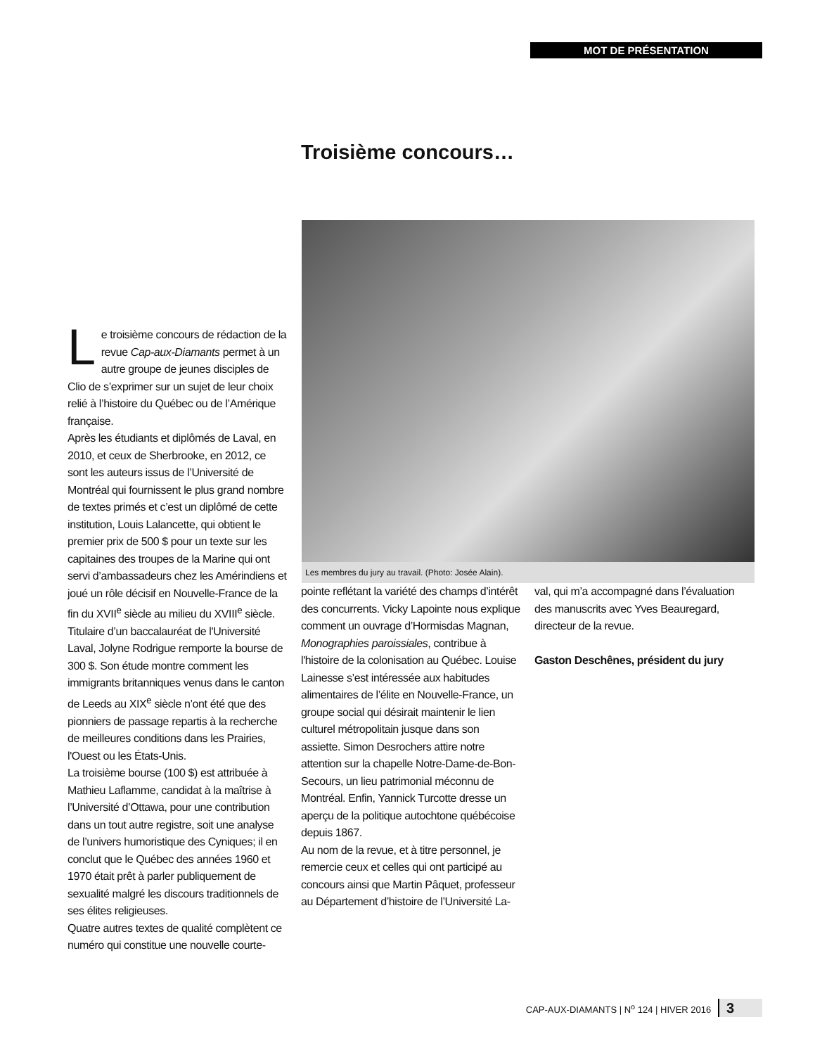MOT DE PRÉSENTATION
Troisième concours…
Les membres du jury au travail. (Photo: Josée Alain).
Le troisième concours de rédaction de la revue Cap-aux-Diamants permet à un autre groupe de jeunes disciples de Clio de s’exprimer sur un sujet de leur choix relié à l’histoire du Québec ou de l’Amérique française.
Après les étudiants et diplômés de Laval, en 2010, et ceux de Sherbrooke, en 2012, ce sont les auteurs issus de l’Université de Montréal qui fournissent le plus grand nombre de textes primés et c’est un diplômé de cette institution, Louis Lalancette, qui obtient le premier prix de 500 $ pour un texte sur les capitaines des troupes de la Marine qui ont servi d’ambassadeurs chez les Amérindiens et joué un rôle décisif en Nouvelle-France de la fin du XVII<sup>e</sup> siècle au milieu du XVIII<sup>e</sup> siècle.
Titulaire d’un baccalauréat de l'Université Laval, Jolyne Rodrigue remporte la bourse de 300 $. Son étude montre comment les immigrants britanniques venus dans le canton de Leeds au XIX<sup>e</sup> siècle n’ont été que des pionniers de passage repartis à la recherche de meilleures conditions dans les Prairies, l'Ouest ou les États-Unis.
La troisième bourse (100 $) est attribuée à Mathieu Laflamme, candidat à la maîtrise à l’Université d’Ottawa, pour une contribution dans un tout autre registre, soit une analyse de l’univers humoristique des Cyniques; il en conclut que le Québec des années 1960 et 1970 était prêt à parler publiquement de sexualité malgré les discours traditionnels de ses élites religieuses.
Quatre autres textes de qualité complètent ce numéro qui constitue une nouvelle courte-
pointe reflétant la variété des champs d’intérêt des concurrents. Vicky Lapointe nous explique comment un ouvrage d’Hormisdas Magnan, Monographies paroissiales, contribue à l'histoire de la colonisation au Québec. Louise Lainesse s’est intéressée aux habitudes alimentaires de l’élite en Nouvelle-France, un groupe social qui désirait maintenir le lien culturel métropolitain jusque dans son assiette. Simon Desrochers attire notre attention sur la chapelle Notre-Dame-de-Bon-Secours, un lieu patrimonial méconnu de Montréal. Enfin, Yannick Turcotte dresse un aperçu de la politique autochtone québécoise depuis 1867.
Au nom de la revue, et à titre personnel, je remercie ceux et celles qui ont participé au concours ainsi que Martin Pâquet, professeur au Département d’histoire de l’Université La-
val, qui m’a accompagné dans l’évaluation des manuscrits avec Yves Beauregard, directeur de la revue.
Gaston Deschênes, président du jury
CAP-AUX-DIAMANTS | N<sup>o</sup> 124 | HIVER 2016 3